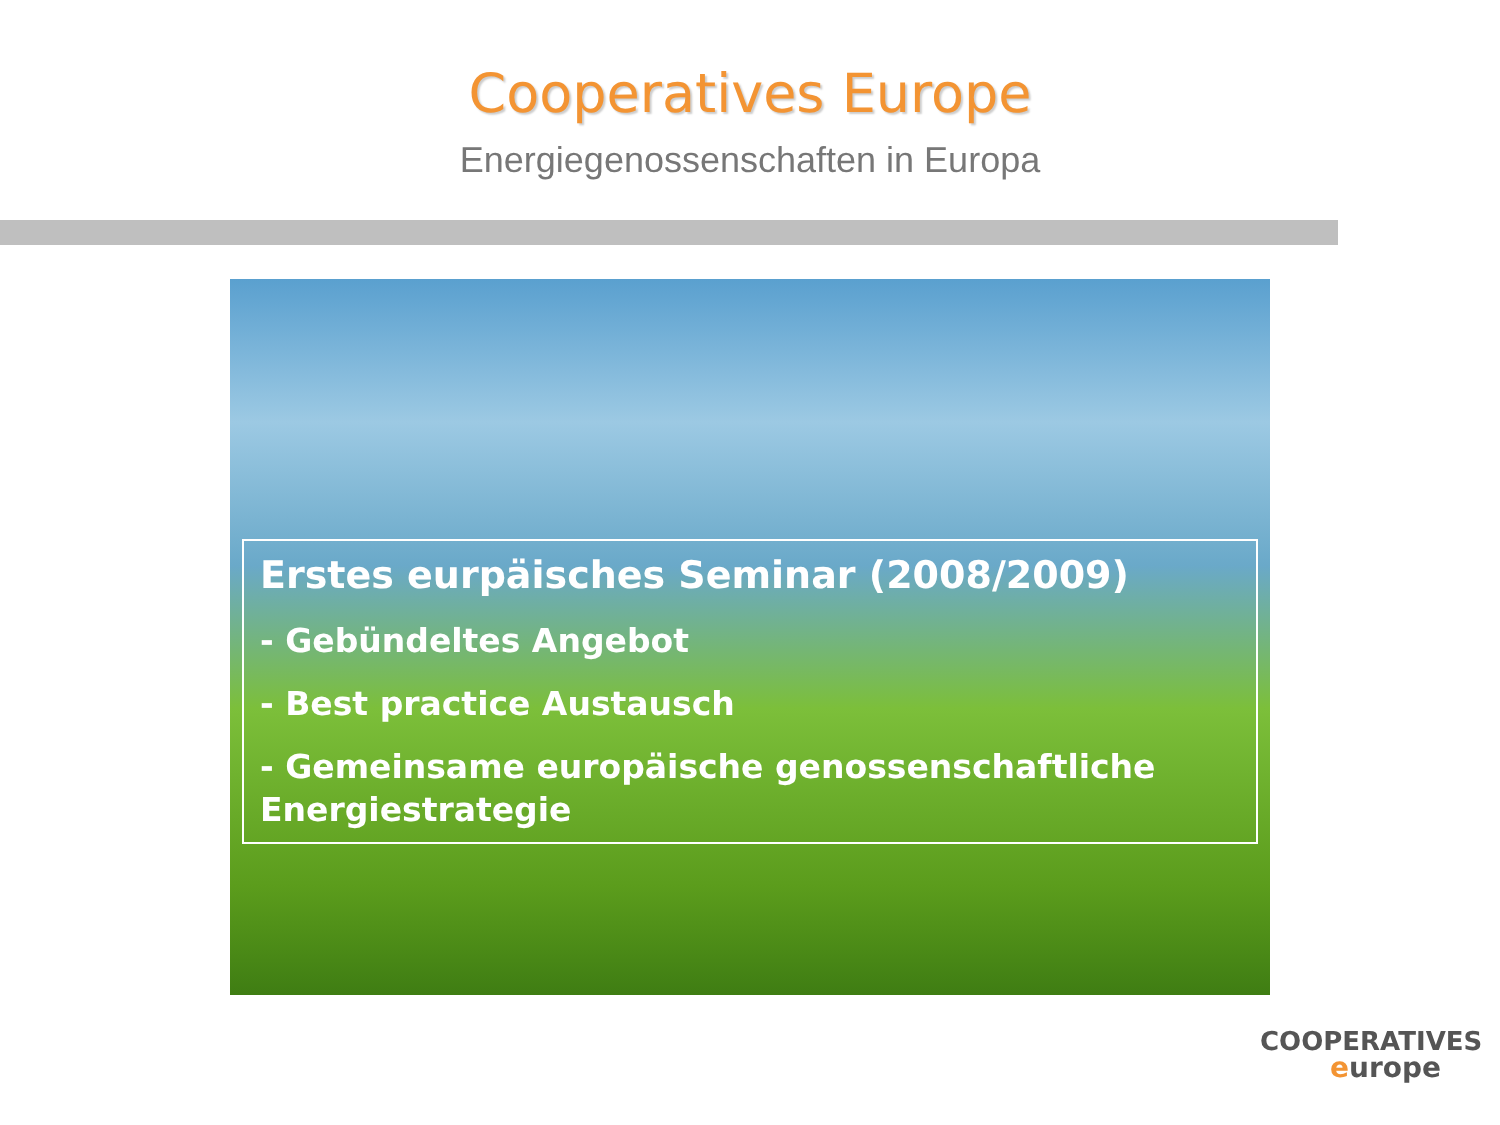Cooperatives Europe
Energiegenossenschaften in Europa
Erstes eurpäisches Seminar (2008/2009)
- Gebündeltes Angebot
- Best practice Austausch
- Gemeinsame europäische genossenschaftliche Energiestrategie
COOPERATIVES
europe